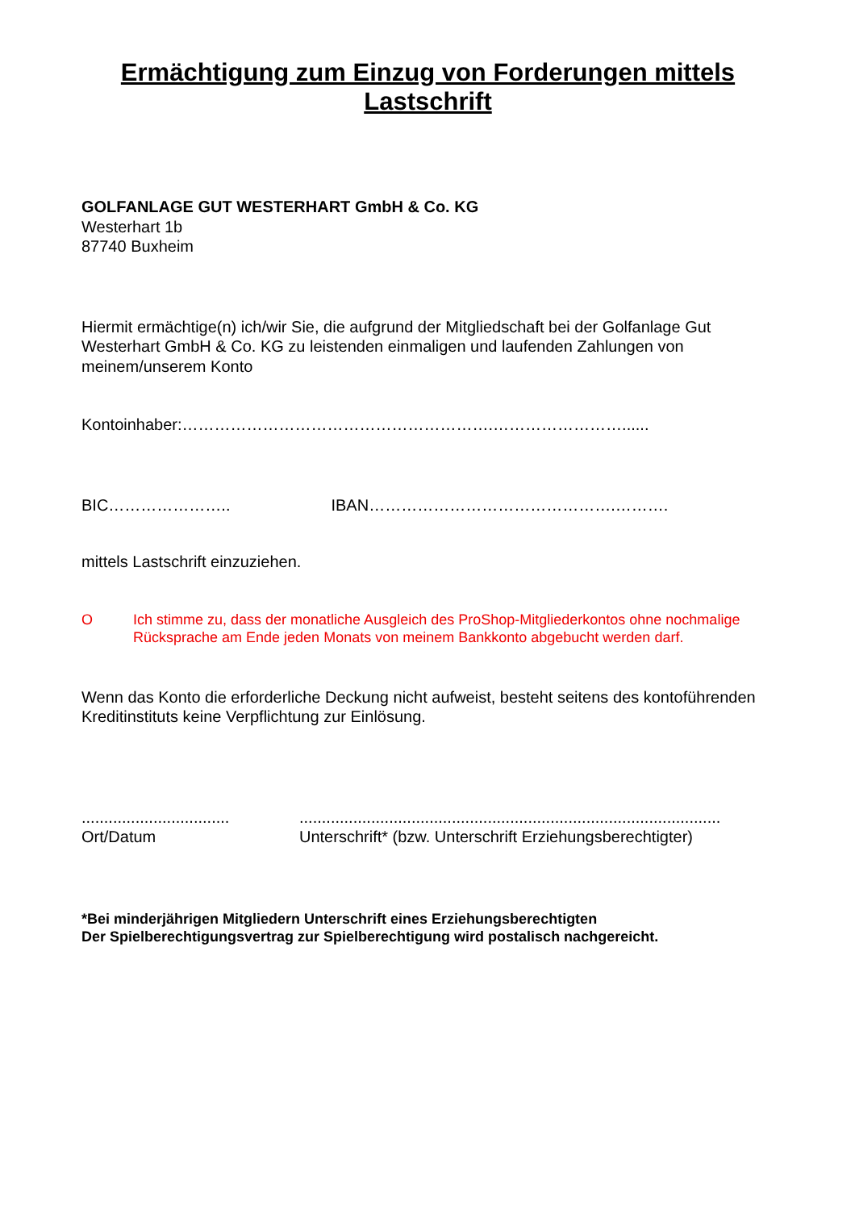Ermächtigung zum Einzug von Forderungen mittels Lastschrift
GOLFANLAGE GUT WESTERHART GmbH & Co. KG
Westerhart 1b
87740 Buxheim
Hiermit ermächtige(n) ich/wir Sie, die aufgrund der Mitgliedschaft bei der Golfanlage Gut Westerhart GmbH & Co. KG zu leistenden einmaligen und laufenden Zahlungen von meinem/unserem Konto
Kontoinhaber:………………………………………………….……………………......
BIC………………….. IBAN……………………………………….……….
mittels Lastschrift einzuziehen.
O Ich stimme zu, dass der monatliche Ausgleich des ProShop-Mitgliederkontos ohne nochmalige Rücksprache am Ende jeden Monats von meinem Bankkonto abgebucht werden darf.
Wenn das Konto die erforderliche Deckung nicht aufweist, besteht seitens des kontoführenden Kreditinstituts keine Verpflichtung zur Einlösung.
.................................
Ort/Datum
..............................................................................................
Unterschrift* (bzw. Unterschrift Erziehungsberechtigter)
*Bei minderjährigen Mitgliedern Unterschrift eines Erziehungsberechtigten
Der Spielberechtigungsvertrag zur Spielberechtigung wird postalisch nachgereicht.